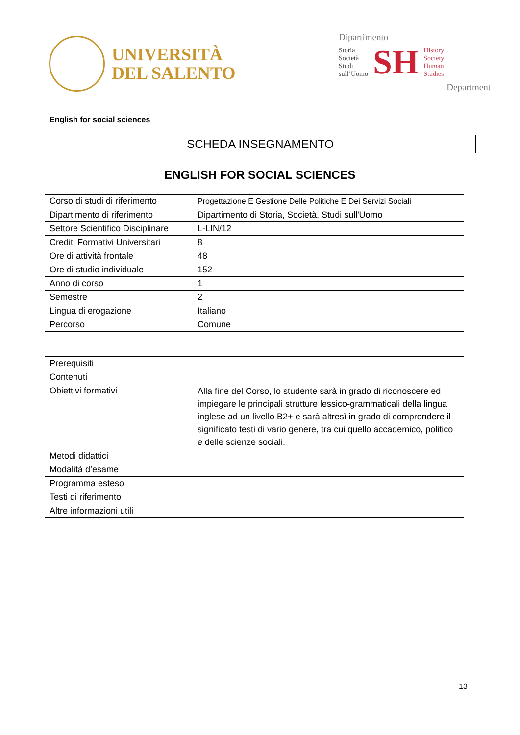UNIVERSITÀ
DEL SALENTO
Dipartimento
Storia
Società
Studi
sull’Uomo
SH
History
Society
Human
Studies
Department
English for social sciences
SCHEDA INSEGNAMENTO
ENGLISH FOR SOCIAL SCIENCES
| Corso di studi di riferimento | Progettazione E Gestione Delle Politiche E Dei Servizi Sociali |
| Dipartimento di riferimento | Dipartimento di Storia, Società, Studi sull'Uomo |
| Settore Scientifico Disciplinare | L-LIN/12 |
| Crediti Formativi Universitari | 8 |
| Ore di attività frontale | 48 |
| Ore di studio individuale | 152 |
| Anno di corso | 1 |
| Semestre | 2 |
| Lingua di erogazione | Italiano |
| Percorso | Comune |
| Prerequisiti | |
| Contenuti | |
| Obiettivi formativi | Alla fine del Corso, lo studente sarà in grado di riconoscere ed impiegare le principali strutture lessico-grammaticali della lingua inglese ad un livello B2+ e sarà altresì in grado di comprendere il significato testi di vario genere, tra cui quello accademico, politico e delle scienze sociali. |
| Metodi didattici | |
| Modalità d’esame | |
| Programma esteso | |
| Testi di riferimento | |
| Altre informazioni utili | |
13